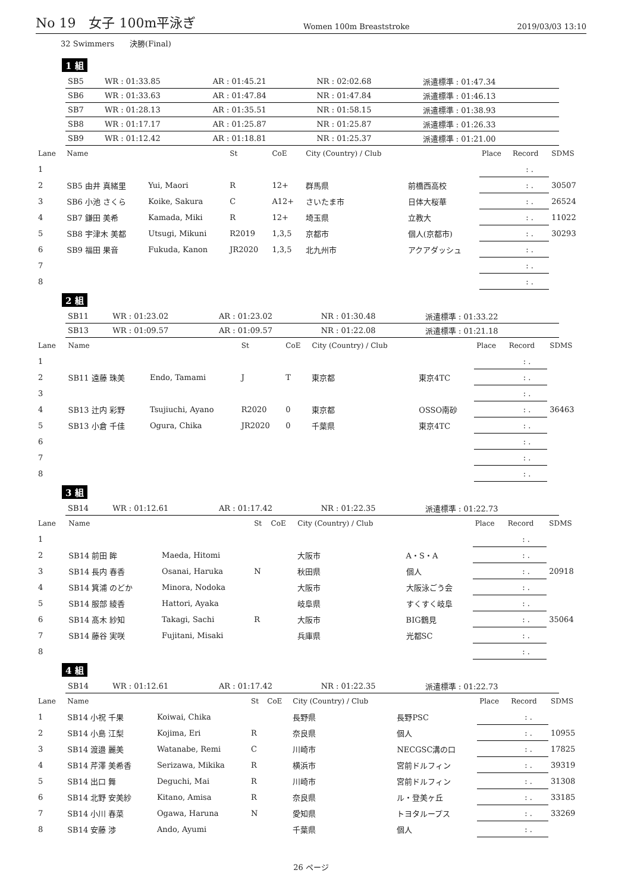No 19　女子 100m平泳ぎ
Women 100m Breaststroke 2019/03/03 13:10
32 Swimmers　　決勝(Final)
1 組
| SB5 | WR : 01:33.85 | AR : 01:45.21 | NR : 02:02.68 | 派遣標準 : 01:47.34 |
| SB6 | WR : 01:33.63 | AR : 01:47.84 | NR : 01:47.84 | 派遣標準 : 01:46.13 |
| SB7 | WR : 01:28.13 | AR : 01:35.51 | NR : 01:58.15 | 派遣標準 : 01:38.93 |
| SB8 | WR : 01:17.17 | AR : 01:25.87 | NR : 01:25.87 | 派遣標準 : 01:26.33 |
| SB9 | WR : 01:12.42 | AR : 01:18.81 | NR : 01:25.37 | 派遣標準 : 01:21.00 |
| Lane | Name | | St | CoE | City (Country) / Club | | Place | Record | SDMS |
| --- | --- | --- | --- | --- | --- | --- | --- | --- | --- |
| 1 | | | | | | | | : . | |
| 2 | SB5 由井 真緒里 | Yui, Maori | R | 12+ | 群馬県 | 前橋西高校 | | : . | 30507 |
| 3 | SB6 小池 さくら | Koike, Sakura | C | A12+ | さいたま市 | 日体大桜華 | | : . | 26524 |
| 4 | SB7 鎌田 美希 | Kamada, Miki | R | 12+ | 埼玉県 | 立教大 | | : . | 11022 |
| 5 | SB8 宇津木 美都 | Utsugi, Mikuni | R2019 | 1,3,5 | 京都市 | 個人(京都市) | | : . | 30293 |
| 6 | SB9 福田 果音 | Fukuda, Kanon | JR2020 | 1,3,5 | 北九州市 | アクアダッシュ | | : . | |
| 7 | | | | | | | | : . | |
| 8 | | | | | | | | : . | |
2 組
| SB11 | WR : 01:23.02 | AR : 01:23.02 | NR : 01:30.48 | 派遣標準 : 01:33.22 |
| SB13 | WR : 01:09.57 | AR : 01:09.57 | NR : 01:22.08 | 派遣標準 : 01:21.18 |
| Lane | Name | | St | CoE | City (Country) / Club | | Place | Record | SDMS |
| --- | --- | --- | --- | --- | --- | --- | --- | --- | --- |
| 1 | | | | | | | | : . | |
| 2 | SB11 遠藤 珠美 | Endo, Tamami | J | T | 東京都 | 東京4TC | | : . | |
| 3 | | | | | | | | : . | |
| 4 | SB13 辻内 彩野 | Tsujiuchi, Ayano | R2020 | 0 | 東京都 | OSSO南砂 | | : . | 36463 |
| 5 | SB13 小倉 千佳 | Ogura, Chika | JR2020 | 0 | 千葉県 | 東京4TC | | : . | |
| 6 | | | | | | | | : . | |
| 7 | | | | | | | | : . | |
| 8 | | | | | | | | : . | |
3 組
| SB14 | WR : 01:12.61 | AR : 01:17.42 | NR : 01:22.35 | 派遣標準 : 01:22.73 |
| Lane | Name | | St | CoE | City (Country) / Club | | Place | Record | SDMS |
| --- | --- | --- | --- | --- | --- | --- | --- | --- | --- |
| 1 | | | | | | | | : . | |
| 2 | SB14 前田 眸 | Maeda, Hitomi | | | 大阪市 | A・S・A | | : . | |
| 3 | SB14 長内 春香 | Osanai, Haruka | N | | 秋田県 | 個人 | | : . | 20918 |
| 4 | SB14 箕浦 のどか | Minora, Nodoka | | | 大阪市 | 大阪泳ごう会 | | : . | |
| 5 | SB14 服部 綾香 | Hattori, Ayaka | | | 岐阜県 | すくすく岐阜 | | : . | |
| 6 | SB14 髙木 紗知 | Takagi, Sachi | R | | 大阪市 | BIG鶴見 | | : . | 35064 |
| 7 | SB14 藤谷 実咲 | Fujitani, Misaki | | | 兵庫県 | 光都SC | | : . | |
| 8 | | | | | | | | : . | |
4 組
| SB14 | WR : 01:12.61 | AR : 01:17.42 | NR : 01:22.35 | 派遣標準 : 01:22.73 |
| Lane | Name | | St | CoE | City (Country) / Club | | Place | Record | SDMS |
| --- | --- | --- | --- | --- | --- | --- | --- | --- | --- |
| 1 | SB14 小祝 千果 | Koiwai, Chika | | | 長野県 | 長野PSC | | : . | |
| 2 | SB14 小島 江梨 | Kojima, Eri | R | | 奈良県 | 個人 | | : . | 10955 |
| 3 | SB14 渡邉 麗美 | Watanabe, Remi | C | | 川崎市 | NECGSC溝の口 | | : . | 17825 |
| 4 | SB14 芹澤 美希香 | Serizawa, Mikika | R | | 横浜市 | 宮前ドルフィン | | : . | 39319 |
| 5 | SB14 出口 舞 | Deguchi, Mai | R | | 川崎市 | 宮前ドルフィン | | : . | 31308 |
| 6 | SB14 北野 安美紗 | Kitano, Amisa | R | | 奈良県 | ル・登美ヶ丘 | | : . | 33185 |
| 7 | SB14 小川 春菜 | Ogawa, Haruna | N | | 愛知県 | トヨタループス | | : . | 33269 |
| 8 | SB14 安藤 渉 | Ando, Ayumi | | | 千葉県 | 個人 | | : . | |
26 ページ